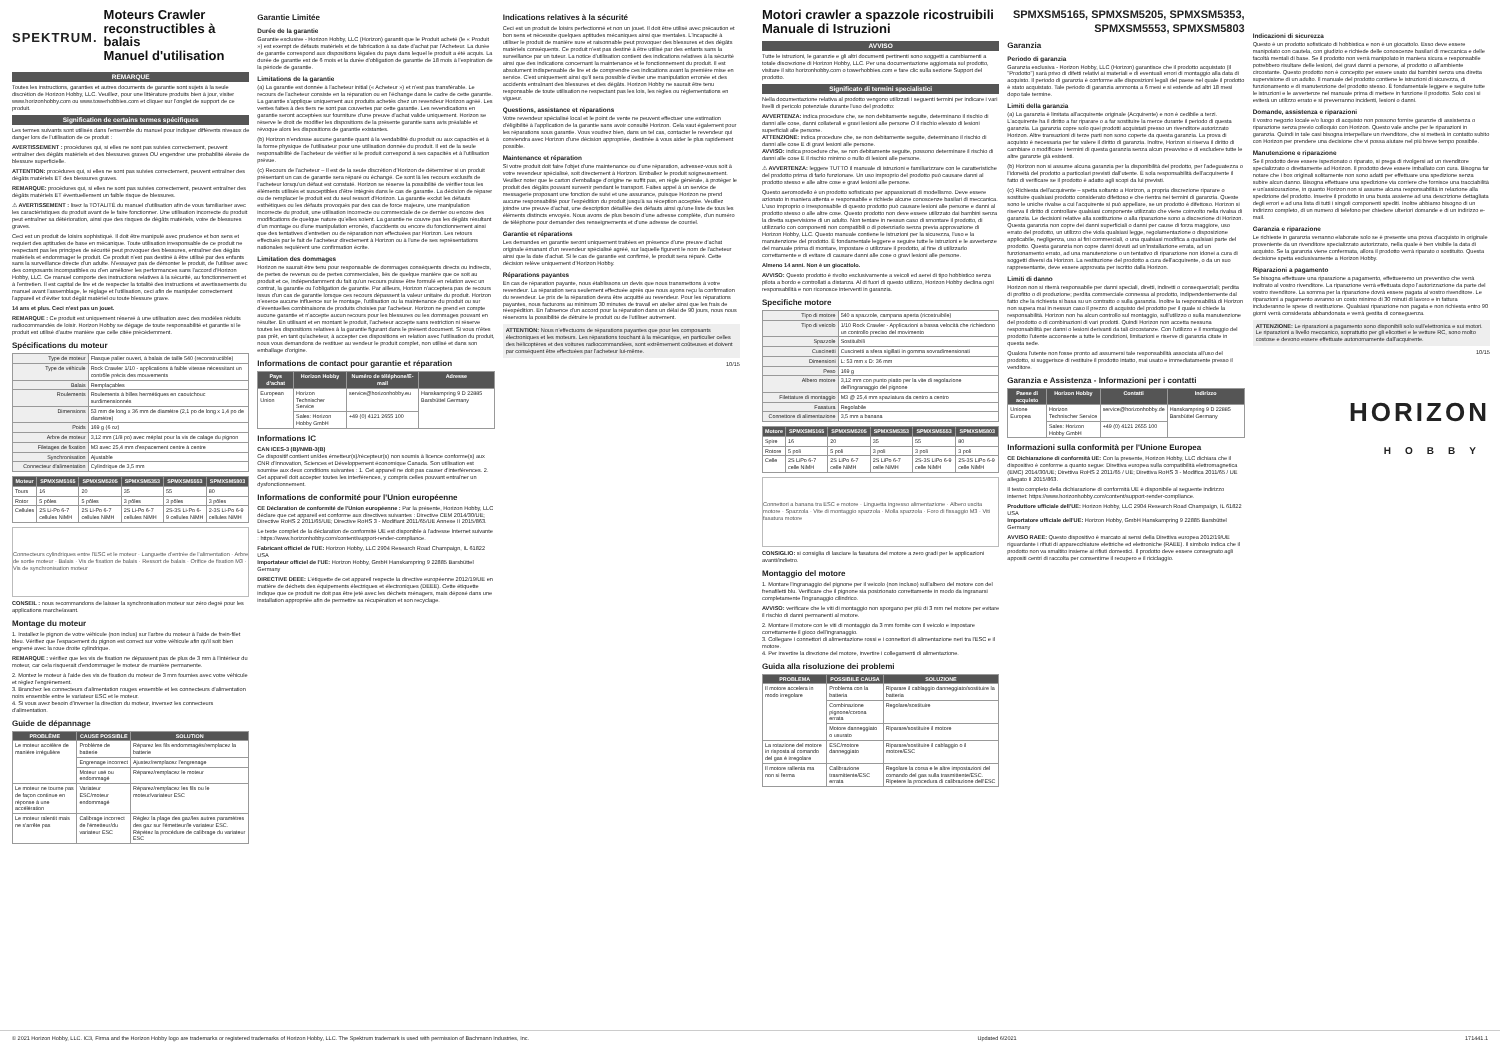SPEKTRUM.
Moteurs Crawler reconstructibles à balais
Manuel d'utilisation
REMARQUE
Toutes les instructions, garanties et autres documents de garantie sont sujets à la seule discrétion de Horizon Hobby, LLC. Veuillez, pour une littérature produits bien à jour, visiter www.horizonhobby.com ou www.towerhobbies.com et cliquer sur l'onglet de support de ce produit.
Signification de certains termes spécifiques
Les termes suivants sont utilisés dans l'ensemble du manuel pour indiquer différents niveaux de danger lors de l'utilisation de ce produit :
AVERTISSEMENT : procédures qui, si elles ne sont pas suivies correctement, peuvent entraîner des dégâts matériels et des blessures graves OU engendrer une probabilité élevée de blessure superficielle.
ATTENTION: procédures qui, si elles ne sont pas suivies correctement, peuvent entraîner des dégâts matériels ET des blessures graves.
REMARQUE: procédures qui, si elles ne sont pas suivies correctement, peuvent entraîner des dégâts matériels ET éventuellement un faible risque de blessures.
⚠ AVERTISSEMENT : lisez la TOTALITÉ du manuel d'utilisation afin de vous familiariser avec les caractéristiques du produit avant de le faire fonctionner. Une utilisation incorrecte du produit peut entraîner sa détérioration, ainsi que des risques de dégâts matériels, voire de blessures graves.
Ceci est un produit de loisirs sophistiqué. Il doit être manipulé avec prudence et bon sens et requiert des aptitudes de base en mécanique. Toute utilisation irresponsable de ce produit ne respectant pas les principes de sécurité peut provoquer des blessures, entraîner des dégâts matériels et endommager le produit. Ce produit n'est pas destiné à être utilisé par des enfants sans la surveillance directe d'un adulte. N'essayez pas de démonter le produit, de l'utiliser avec des composants incompatibles ou d'en améliorer les performances sans l'accord d'Horizon Hobby, LLC. Ce manuel comporte des instructions relatives à la sécurité, au fonctionnement et à l'entretien. Il est capital de lire et de respecter la totalité des instructions et avertissements du manuel avant l'assemblage, le réglage et l'utilisation, ceci afin de manipuler correctement l'appareil et d'éviter tout dégât matériel ou toute blessure grave.
14 ans et plus. Ceci n'est pas un jouet.
REMARQUE : Ce produit est uniquement réservé à une utilisation avec des modèles réduits radiocommandés de loisir. Horizon Hobby se dégage de toute responsabilité et garantie si le produit est utilisé d'autre manière que celle citée précédemment.
Spécifications du moteur
| Type de moteur | Flasque palier ouvert, à balais de taille 540 (reconstructible) |
| Type de véhicule | Rock Crawler 1/10 - applications à faible vitesse nécessitant un contrôle précis des mouvements |
| Balais | Remplaçables |
| Roulements | Roulements à billes hermétiques en caoutchouc surdimensionnés |
| Dimensions | 53 mm de long x 36 mm de diamètre (2,1 po de long x 1,4 po de diamètre) |
| Poids | 169 g (6 oz) |
| Arbre de moteur | 3,12 mm (1/8 po) avec méplat pour la vis de calage du pignon |
| Filetages de fixation | M3 avec 25,4 mm d'espacement centre à centre |
| Synchronisation | Ajustable |
| Connecteur d'alimentation | Cylindrique de 3,5 mm |
| Moteur | SPMXSM5165 | SPMXSM5205 | SPMXSM5353 | SPMXSM5553 | SPMXSM5803 |
| --- | --- | --- | --- | --- | --- |
| Tours | 16 | 20 | 35 | 55 | 80 |
| Rotor | 5 pôles | 5 pôles | 3 pôles | 3 pôles | 3 pôles |
| Cellules | 2S Li-Po 6-7 cellules NiMH | 2S Li-Po 6-7 cellules NiMH | 2S Li-Po 6-7 cellules NiMH | 2S-3S Li-Po 6-9 cellules NiMH | 2-3S Li-Po 6-9 cellules NiMH |
Connecteurs cylindriques entre l'ESC et le moteur · Languette d'entrée de l'alimentation · Arbre de sortie moteur · Balais · Vis de fixation de balais · Ressort de balais · Orifice de fixation M3 · Vis de synchronisation moteur
CONSEIL : nous recommandons de laisser la synchronisation moteur sur zéro degré pour les applications marche/avant.
Montage du moteur
1. Installez le pignon de votre véhicule (non inclus) sur l'arbre du moteur à l'aide de frein-filet bleu. Vérifiez que l'espacement du pignon est correct sur votre véhicule afin qu'il soit bien engrené avec la roue droite cylindrique.
REMARQUE : vérifiez que les vis de fixation ne dépassent pas de plus de 3 mm à l'intérieur du moteur, car cela risquerait d'endommager le moteur de manière permanente.
2. Montez le moteur à l'aide des vis de fixation du moteur de 3 mm fournies avec votre véhicule et réglez l'engrènement.
3. Branchez les connecteurs d'alimentation rouges ensemble et les connecteurs d'alimentation noirs ensemble entre le variateur ESC et le moteur.
4. Si vous avez besoin d'inverser la direction du moteur, inversez les connecteurs d'alimentation.
Guide de dépannage
| PROBLÈME | CAUSE POSSIBLE | SOLUTION |
| --- | --- | --- |
| Le moteur accélère de manière irrégulière | Problème de batterie | Réparez les fils endommagés/remplacez la batterie |
| | Engrenage incorrect | Ajustez/remplacez l'engrenage |
| | Moteur usé ou endommagé | Réparez/remplacez le moteur |
| Le moteur ne tourne pas de façon continue en réponse à une accélération | Variateur ESC/moteur endommagé | Réparez/remplacez les fils ou le moteur/variateur ESC |
| Le moteur ralentit mais ne s'arrête pas | Calibrage incorrect de l'émetteur/du variateur ESC | Réglez la plage des gaz/les autres paramètres des gaz sur l'émetteur/le variateur ESC. Répétez la procédure de calibrage du variateur ESC |
Garantie Limitée
Durée de la garantie
Garantie exclusive - Horizon Hobby, LLC (Horizon) garantit que le Produit acheté (le « Produit ») est exempt de défauts matériels et de fabrication à sa date d'achat par l'Acheteur. La durée de garantie correspond aux dispositions légales du pays dans lequel le produit a été acquis. La durée de garantie est de 6 mois et la durée d'obligation de garantie de 18 mois à l'expiration de la période de garantie.
Limitations de la garantie
(a) La garantie est donnée à l'acheteur initial (« Acheteur ») et n'est pas transférable. Le recours de l'acheteur consiste en la réparation ou en l'échange dans le cadre de cette garantie. La garantie s'applique uniquement aux produits achetés chez un revendeur Horizon agréé. Les ventes faites à des tiers ne sont pas couvertes par cette garantie. Les revendications en garantie seront acceptées sur fourniture d'une preuve d'achat valide uniquement. Horizon se réserve le droit de modifier les dispositions de la présente garantie sans avis préalable et révoque alors les dispositions de garantie existantes.
(b) Horizon n'endosse aucune garantie quant à la vendabilité du produit ou aux capacités et à la forme physique de l'utilisateur pour une utilisation donnée du produit. Il est de la seule responsabilité de l'acheteur de vérifier si le produit correspond à ses capacités et à l'utilisation prévue.
(c) Recours de l'acheteur – Il est de la seule discrétion d'Horizon de déterminer si un produit présentant un cas de garantie sera réparé ou échangé. Ce sont là les recours exclusifs de l'acheteur lorsqu'un défaut est constaté. Horizon se réserve la possibilité de vérifier tous les éléments utilisés et susceptibles d'être intégrés dans le cas de garantie. La décision de réparer ou de remplacer le produit est du seul ressort d'Horizon. La garantie exclut les défauts esthétiques ou les défauts provoqués par des cas de force majeure, une manipulation incorrecte du produit, une utilisation incorrecte ou commerciale de ce dernier ou encore des modifications de quelque nature qu'elles soient. La garantie ne couvre pas les dégâts résultant d'un montage ou d'une manipulation erronés, d'accidents ou encore du fonctionnement ainsi que des tentatives d'entretien ou de réparation non effectuées par Horizon. Les retours effectués par le fait de l'acheteur directement à Horizon ou à l'une de ses représentations nationales requièrent une confirmation écrite.
Limitation des dommages
Horizon ne saurait être tenu pour responsable de dommages conséquents directs ou indirects, de pertes de revenus ou de pertes commerciales, liés de quelque manière que ce soit au produit et ce, indépendamment du fait qu'un recours puisse être formulé en relation avec un contrat, la garantie ou l'obligation de garantie. Par ailleurs, Horizon n'acceptera pas de recours issus d'un cas de garantie lorsque ces recours dépassent la valeur unitaire du produit. Horizon n'exerce aucune influence sur le montage, l'utilisation ou la maintenance du produit ou sur d'éventuelles combinaisons de produits choisies par l'acheteur. Horizon ne prend en compte aucune garantie et n'accepte aucun recours pour les blessures ou les dommages pouvant en résulter. En utilisant et en montant le produit, l'acheteur accepte sans restriction ni réserve toutes les dispositions relatives à la garantie figurant dans le présent document. Si vous n'êtes pas prêt, en tant qu'acheteur, à accepter ces dispositions en relation avec l'utilisation du produit, nous vous demandons de restituer au vendeur le produit complet, non utilisé et dans son emballage d'origine.
Informations de contact pour garantie et réparation
| Pays d'achat | Horizon Hobby | Numéro de téléphone/E-mail | Adresse |
| --- | --- | --- | --- |
| European Union | Horizon Technischer Service | service@horizonhobby.eu | Hanskampring 9 D 22885 Barsbüttel Germany |
| | Sales: Horizon Hobby GmbH | +49 (0) 4121 2655 100 | |
Informations IC
CAN ICES-3 (B)/NMB-3(B)
Ce dispositif contient un/des émetteur(s)/récepteur(s) non soumis à licence conforme(s) aux CNR d'Innovation, Sciences et Développement économique Canada. Son utilisation est soumise aux deux conditions suivantes : 1. Cet appareil ne doit pas causer d'interférences. 2. Cet appareil doit accepter toutes les interférences, y compris celles pouvant entraîner un dysfonctionnement.
Informations de conformité pour l'Union européenne
CE Déclaration de conformité de l'Union européenne : Par la présente, Horizon Hobby, LLC déclare que cet appareil est conforme aux directives suivantes : Directive CEM 2014/30/UE; Directive RoHS 2 2011/65/UE; Directive RoHS 3 - Modifiant 2011/65/UE Annexe II 2015/863.
Le texte complet de la déclaration de conformité UE est disponible à l'adresse Internet suivante : https://www.horizonhobby.com/content/support-render-compliance.
Fabricant officiel de l'UE: Horizon Hobby, LLC 2904 Research Road Champaign, IL 61822 USA
Importateur officiel de l'UE: Horizon Hobby, GmbH Hanskampring 9 22885 Barsbüttel Germany
DIRECTIVE DEEE: L'étiquette de cet appareil respecte la directive européenne 2012/19/UE en matière de déchets des équipements électriques et électroniques (DEEE). Cette étiquette indique que ce produit ne doit pas être jeté avec les déchets ménagers, mais déposé dans une installation appropriée afin de permettre sa récupération et son recyclage.
Indications relatives à la sécurité
Ceci est un produit de loisirs perfectionné et non un jouet. Il doit être utilisé avec précaution et bon sens et nécessite quelques aptitudes mécaniques ainsi que mentales. L'incapacité à utiliser le produit de manière sure et raisonnable peut provoquer des blessures et des dégâts matériels conséquents. Ce produit n'est pas destiné à être utilisé par des enfants sans la surveillance par un tuteur. La notice d'utilisation contient des indications relatives à la sécurité ainsi que des indications concernant la maintenance et le fonctionnement du produit. Il est absolument indispensable de lire et de comprendre ces indications avant la première mise en service. C'est uniquement ainsi qu'il sera possible d'éviter une manipulation erronée et des accidents entraînant des blessures et des dégâts. Horizon Hobby ne saurait être tenu responsable de toute utilisation ne respectant pas les lois, les règles ou réglementations en vigueur.
Questions, assistance et réparations
Votre revendeur spécialisé local et le point de vente ne peuvent effectuer une estimation d'éligibilité à l'application de la garantie sans avoir consulté Horizon. Cela vaut également pour les réparations sous garantie. Vous voudrez bien, dans un tel cas, contacter le revendeur qui conviendra avec Horizon d'une décision appropriée, destinée à vous aider le plus rapidement possible.
Maintenance et réparation
Si votre produit doit faire l'objet d'une maintenance ou d'une réparation, adressez-vous soit à votre revendeur spécialisé, soit directement à Horizon. Emballez le produit soigneusement. Veuillez noter que le carton d'emballage d'origine ne suffit pas, en règle générale, à protéger le produit des dégâts pouvant survenir pendant le transport. Faites appel à un service de messagerie proposant une fonction de suivi et une assurance, puisque Horizon ne prend aucune responsabilité pour l'expédition du produit jusqu'à sa réception acceptée. Veuillez joindre une preuve d'achat, une description détaillée des défauts ainsi qu'une liste de tous les éléments distincts envoyés. Nous avons de plus besoin d'une adresse complète, d'un numéro de téléphone pour demander des renseignements et d'une adresse de courriel.
Garantie et réparations
Les demandes en garantie seront uniquement traitées en présence d'une preuve d'achat originale émanant d'un revendeur spécialisé agréé, sur laquelle figurent le nom de l'acheteur ainsi que la date d'achat. Si le cas de garantie est confirmé, le produit sera réparé. Cette décision relève uniquement d'Horizon Hobby.
Réparations payantes
En cas de réparation payante, nous établissons un devis que nous transmettons à votre revendeur. La réparation sera seulement effectuée après que nous ayons reçu la confirmation du revendeur. Le prix de la réparation devra être acquitté au revendeur. Pour les réparations payantes, nous facturons au minimum 30 minutes de travail en atelier ainsi que les frais de réexpédition. En l'absence d'un accord pour la réparation dans un délai de 90 jours, nous nous réservons la possibilité de détruire le produit ou de l'utiliser autrement.
ATTENTION: Nous n'effectuons de réparations payantes que pour les composants électroniques et les moteurs. Les réparations touchant à la mécanique, en particulier celles des hélicoptères et des voitures radiocommandées, sont extrêmement coûteuses et doivent par conséquent être effectuées par l'acheteur lui-même.
10/15
Motori crawler a spazzole ricostruibili
Manuale di Istruzioni
AVVISO
Tutte le istruzioni, le garanzie e gli altri documenti pertinenti sono soggetti a cambiamenti a totale discrezione di Horizon Hobby, LLC. Per una documentazione aggiornata sul prodotto, visitare il sito horizonhobby.com o towerhobbies.com e fare clic sulla sezione Support del prodotto.
Significato di termini specialistici
Nella documentazione relativa al prodotto vengono utilizzati i seguenti termini per indicare i vari livelli di pericolo potenziale durante l'uso del prodotto:
AVVERTENZA: indica procedure che, se non debitamente seguite, determinano il rischio di danni alle cose, danni collaterali e gravi lesioni alle persone O il rischio elevato di lesioni superficiali alle persone.
ATTENZIONE: indica procedure che, se non debitamente seguite, determinano il rischio di danni alle cose E di gravi lesioni alle persone.
AVVISO: indica procedure che, se non debitamente seguite, possono determinare il rischio di danni alle cose E il rischio minimo o nullo di lesioni alle persone.
⚠ AVVERTENZA: leggere TUTTO il manuale di istruzioni e familiarizzare con le caratteristiche del prodotto prima di farlo funzionare. Un uso improprio del prodotto può causare danni al prodotto stesso e alle altre cose e gravi lesioni alle persone.
Questo aeromodello è un prodotto sofisticato per appassionati di modellismo. Deve essere azionato in maniera attenta e responsabile e richiede alcune conoscenze basilari di meccanica. L'uso improprio o irresponsabile di questo prodotto può causare lesioni alle persone e danni al prodotto stesso o alle altre cose. Questo prodotto non deve essere utilizzato dai bambini senza la diretta supervisione di un adulto. Non tentare in nessun caso di smontare il prodotto, di utilizzarlo con componenti non compatibili o di potenziarlo senza previa approvazione di Horizon Hobby, LLC. Questo manuale contiene le istruzioni per la sicurezza, l'uso e la manutenzione del prodotto. È fondamentale leggere e seguire tutte le istruzioni e le avvertenze del manuale prima di montare, impostare o utilizzare il prodotto, al fine di utilizzarlo correttamente e di evitare di causare danni alle cose o gravi lesioni alle persone.
Almeno 14 anni. Non è un giocattolo.
AVVISO: Questo prodotto è rivolto esclusivamente a veicoli ed aerei di tipo hobbistico senza pilota a bordo e controllati a distanza. Al di fuori di questo utilizzo, Horizon Hobby declina ogni responsabilità e non riconosce interventi in garanzia.
Specifiche motore
| Tipo di motore | 540 a spazzole, campana aperta (ricostruibile) |
| Tipo di veicolo | 1/10 Rock Crawler - Applicazioni a bassa velocità che richiedono un controllo preciso del movimento |
| Spazzole | Sostituibili |
| Cuscinetti | Cuscinetti a sfera sigillati in gomma sovradimensionati |
| Dimensioni | L: 53 mm x D: 36 mm |
| Peso | 169 g |
| Albero motore | 3,12 mm con punto piatto per la vite di regolazione dell'ingranaggio del pignone |
| Filettature di montaggio | M3 @ 25,4 mm spaziatura da centro a centro |
| Fasatura | Regolabile |
| Connettore di alimentazione | 3,5 mm a banana |
| Motore | SPMXSM5165 | SPMXSM5205 | SPMXSM5353 | SPMXSM5553 | SPMXSM5803 |
| --- | --- | --- | --- | --- | --- |
| Spire | 16 | 20 | 35 | 55 | 80 |
| Rotore | 5 poli | 5 poli | 3 poli | 3 poli | 3 poli |
| Celle | 2S LiPo 6-7 celle NiMH | 2S LiPo 6-7 celle NiMH | 2S LiPo 6-7 celle NiMH | 2S-3S LiPo 6-9 celle NiMH | 2S-3S LiPo 6-9 celle NiMH |
Connettori a banana tra ESC e motore · Linguetta ingresso alimentazione · Albero uscita motore · Spazzola · Vite di montaggio spazzola · Molla spazzola · Foro di fissaggio M3 · Viti fasatura motore
CONSIGLIO: si consiglia di lasciare la fasatura del motore a zero gradi per le applicazioni avanti/indietro.
Montaggio del motore
1. Montare l'ingranaggio del pignone per il veicolo (non incluso) sull'albero del motore con del frenafiletti blu. Verificare che il pignone sia posizionato correttamente in modo da ingranarsi completamente l'ingranaggio cilindrico.
AVVISO: verificare che le viti di montaggio non sporgano per più di 3 mm nel motore per evitare il rischio di danni permanenti al motore.
2. Montare il motore con le viti di montaggio da 3 mm fornite con il veicolo e impostare correttamente il gioco dell'ingranaggio.
3. Collegare i connettori di alimentazione rossi e i connettori di alimentazione neri tra l'ESC e il motore.
4. Per invertire la direzione del motore, invertire i collegamenti di alimentazione.
Guida alla risoluzione dei problemi
| PROBLEMA | POSSIBILE CAUSA | SOLUZIONE |
| --- | --- | --- |
| Il motore accelera in modo irregolare | Problema con la batteria | Riparare il cablaggio danneggiato/sostituire la batteria |
| | Combinazione pignone/corona errata | Regolare/sostituire |
| | Motore danneggiato o usurato | Riparare/sostituire il motore |
| La rotazione del motore in risposta al comando del gas è irregolare | ESC/motore danneggiato | Riparare/sostituire il cablaggio o il motore/ESC |
| Il motore rallenta ma non si ferma | Calibrazione trasmittente/ESC errata | Regolare la corsa e le altre impostazioni del comando del gas sulla trasmittente/ESC. Ripetere la procedura di calibrazione dell'ESC |
SPMXSM5165, SPMXSM5205, SPMXSM5353, SPMXSM5553, SPMXSM5803
Garanzia
Periodo di garanzia
Garanzia esclusiva - Horizon Hobby, LLC (Horizon) garantisce che il prodotto acquistato (il "Prodotto") sarà privo di difetti relativi ai materiali e di eventuali errori di montaggio alla data di acquisto. Il periodo di garanzia è conforme alle disposizioni legali del paese nel quale il prodotto è stato acquistato. Tale periodo di garanzia ammonta a 6 mesi e si estende ad altri 18 mesi dopo tale termine.
Limiti della garanzia
(a) La garanzia è limitata all'acquirente originale (Acquirente) e non è cedibile a terzi. L'acquirente ha il diritto a far riparare o a far sostituire la merce durante il periodo di questa garanzia. La garanzia copre solo quei prodotti acquistati presso un rivenditore autorizzato Horizon. Altre transazioni di terze parti non sono coperte da questa garanzia. La prova di acquisto è necessaria per far valere il diritto di garanzia. Inoltre, Horizon si riserva il diritto di cambiare o modificare i termini di questa garanzia senza alcun preavviso e di escludere tutte le altre garanzie già esistenti.
(b) Horizon non si assume alcuna garanzia per la disponibilità del prodotto, per l'adeguatezza o l'idoneità del prodotto a particolari previsti dall'utente. È sola responsabilità dell'acquirente il fatto di verificare se il prodotto è adatto agli scopi da lui previsti.
(c) Richiesta dell'acquirente – spetta soltanto a Horizon, a propria discrezione riparare o sostituire qualsiasi prodotto considerato difettoso e che rientra nei termini di garanzia. Queste sono le uniche rivalse a cui l'acquirente si può appellare, se un prodotto è difettoso. Horizon si riserva il diritto di controllare qualsiasi componente utilizzato che viene coinvolto nella rivalsa di garanzia. Le decisioni relative alla sostituzione o alla riparazione sono a discrezione di Horizon. Questa garanzia non copre dei danni superficiali o danni per cause di forza maggiore, uso errato del prodotto, un utilizzo che viola qualsiasi legge, regolamentazione o disposizione applicabile, negligenza, uso ai fini commerciali, o una qualsiasi modifica a qualsiasi parte del prodotto. Questa garanzia non copre danni dovuti ad un'installazione errata, ad un funzionamento errato, ad una manutenzione o un tentativo di riparazione non idonei a cura di soggetti diversi da Horizon. La restituzione del prodotto a cura dell'acquirente, o da un suo rappresentante, deve essere approvata per iscritto dalla Horizon.
Limiti di danno
Horizon non si riterrà responsabile per danni speciali, diretti, indiretti o consequenziali; perdita di profitto o di produzione; perdita commerciale connessa al prodotto, indipendentemente dal fatto che la richiesta si basa su un contratto o sulla garanzia. Inoltre la responsabilità di Horizon non supera mai in nessun caso il prezzo di acquisto del prodotto per il quale si chiede la responsabilità. Horizon non ha alcun controllo sul montaggio, sull'utilizzo o sulla manutenzione del prodotto o di combinazioni di vari prodotti. Quindi Horizon non accetta nessuna responsabilità per danni o lesioni derivanti da tali circostanze. Con l'utilizzo e il montaggio del prodotto l'utente acconsente a tutte le condizioni, limitazioni e riserve di garanzia citate in questa sede.
Qualora l'utente non fosse pronto ad assumersi tale responsabilità associata all'uso del prodotto, si suggerisce di restituire il prodotto intatto, mai usato e immediatamente presso il venditore.
Garanzia e Assistenza - Informazioni per i contatti
| Paese di acquisto | Horizon Hobby | Contatti | Indirizzo |
| --- | --- | --- | --- |
| Unione Europea | Horizon Technischer Service | service@horizonhobby.de | Hanskampring 9 D 22885 Barsbüttel Germany |
| | Sales: Horizon Hobby GmbH | +49 (0) 4121 2655 100 | |
Informazioni sulla conformità per l'Unione Europea
CE Dichiarazione di conformità UE: Con la presente, Horizon Hobby, LLC dichiara che il dispositivo è conforme a quanto segue: Direttiva europea sulla compatibilità elettromagnetica (EMC) 2014/30/UE; Direttiva RoHS 2 2011/65 / UE; Direttiva RoHS 3 - Modifica 2011/65 / UE allegato II 2015/863.
Il testo completo della dichiarazione di conformità UE è disponibile al seguente indirizzo internet: https://www.horizonhobby.com/content/support-render-compliance.
Produttore ufficiale dell'UE: Horizon Hobby, LLC 2904 Research Road Champaign, IL 61822 USA
Importatore ufficiale dell'UE: Horizon Hobby, GmbH Hanskampring 9 22885 Barsbüttel Germany
AVVISO RAEE: Questo dispositivo è marcato ai sensi della Direttiva europea 2012/19/UE riguardante i rifiuti di apparecchiature elettriche ed elettroniche (RAEE). Il simbolo indica che il prodotto non va smaltito insieme ai rifiuti domestici. Il prodotto deve essere consegnato agli appositi centri di raccolta per consentirne il recupero e il riciclaggio.
Indicazioni di sicurezza
Questo è un prodotto sofisticato di hobbistica e non è un giocattolo. Esso deve essere manipolato con cautela, con giudizio e richiede delle conoscenze basilari di meccanica e delle facoltà mentali di base. Se il prodotto non verrà manipolato in maniera sicura e responsabile potrebbero risultare delle lesioni, dei gravi danni a persone, al prodotto o all'ambiente circostante. Questo prodotto non è concepito per essere usato dai bambini senza una diretta supervisione di un adulto. Il manuale del prodotto contiene le istruzioni di sicurezza, di funzionamento e di manutenzione del prodotto stesso. È fondamentale leggere e seguire tutte le istruzioni e le avvertenze nel manuale prima di mettere in funzione il prodotto. Solo così si eviterà un utilizzo errato e si preverranno incidenti, lesioni o danni.
Domande, assistenza e riparazioni
Il vostro negozio locale e/o luogo di acquisto non possono fornire garanzie di assistenza o riparazione senza previo colloquio con Horizon. Questo vale anche per le riparazioni in garanzia. Quindi in tale casi bisogna interpellare un rivenditore, che si metterà in contatto subito con Horizon per prendere una decisione che vi possa aiutare nel più breve tempo possibile.
Manutenzione e riparazione
Se il prodotto deve essere ispezionato o riparato, si prega di rivolgersi ad un rivenditore specializzato o direttamente ad Horizon. Il prodotto deve essere imballato con cura. Bisogna far notare che i box originali solitamente non sono adatti per effettuare una spedizione senza subire alcun danno. Bisogna effettuare una spedizione via corriere che fornisce una tracciabilità e un'assicurazione, in quanto Horizon non si assume alcuna responsabilità in relazione alla spedizione del prodotto. Inserire il prodotto in una busta assieme ad una descrizione dettagliata degli errori e ad una lista di tutti i singoli componenti spediti. Inoltre abbiamo bisogno di un indirizzo completo, di un numero di telefono per chiedere ulteriori domande e di un indirizzo e-mail.
Garanzia e riparazione
Le richieste in garanzia verranno elaborate solo se è presente una prova d'acquisto in originale proveniente da un rivenditore specializzato autorizzato, nella quale è ben visibile la data di acquisto. Se la garanzia viene confermata, allora il prodotto verrà riparato o sostituito. Questa decisione spetta esclusivamente a Horizon Hobby.
Riparazioni a pagamento
Se bisogna effettuare una riparazione a pagamento, effettueremo un preventivo che verrà inoltrato al vostro rivenditore. La riparazione verrà effettuata dopo l'autorizzazione da parte del vostro rivenditore. La somma per la riparazione dovrà essere pagata al vostro rivenditore. Le riparazioni a pagamento avranno un costo minimo di 30 minuti di lavoro e in fattura includeranno le spese di restituzione. Qualsiasi riparazione non pagata e non richiesta entro 90 giorni verrà considerata abbandonata e verrà gestita di conseguenza.
ATTENZIONE: Le riparazioni a pagamento sono disponibili solo sull'elettronica e sui motori. Le riparazioni a livello meccanico, soprattutto per gli elicotteri e le vetture RC, sono molto costose e devono essere effettuate autonomamente dall'acquirente.
10/15
HORIZON
HOBBY
© 2021 Horizon Hobby, LLC. IC3, Firma and the Horizon Hobby logo are trademarks or registered trademarks of Horizon Hobby, LLC. The Spektrum trademark is used with permission of Bachmann Industries, Inc. Updated 6/2021 171441.1